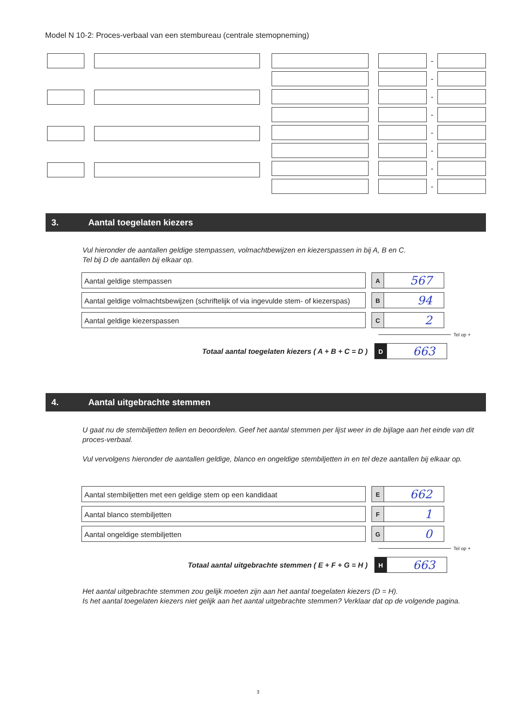Model N 10-2: Proces-verbaal van een stembureau (centrale stemopneming)
-
-
-
-
-
-
-
-
3. Aantal toegelaten kiezers
Vul hieronder de aantallen geldige stempassen, volmachtbewijzen en kiezerspassen in bij A, B en C.
Tel bij D de aantallen bij elkaar op.
Aantal geldige stempassen
A
567
Aantal geldige volmachtsbewijzen (schriftelijk of via ingevulde stem- of kiezerspas)
B
94
Aantal geldige kiezerspassen
C
2
Tel op +
Totaal aantal toegelaten kiezers ( A + B + C = D )
D
663
4. Aantal uitgebrachte stemmen
U gaat nu de stembiljetten tellen en beoordelen. Geef het aantal stemmen per lijst weer in de bijlage aan het einde van dit proces-verbaal.
Vul vervolgens hieronder de aantallen geldige, blanco en ongeldige stembiljetten in en tel deze aantallen bij elkaar op.
Aantal stembiljetten met een geldige stem op een kandidaat
E
662
Aantal blanco stembiljetten
F
1
Aantal ongeldige stembiljetten
G
0
Tel op +
Totaal aantal uitgebrachte stemmen ( E + F + G = H )
H
663
Het aantal uitgebrachte stemmen zou gelijk moeten zijn aan het aantal toegelaten kiezers (D = H).
Is het aantal toegelaten kiezers niet gelijk aan het aantal uitgebrachte stemmen? Verklaar dat op de volgende pagina.
3